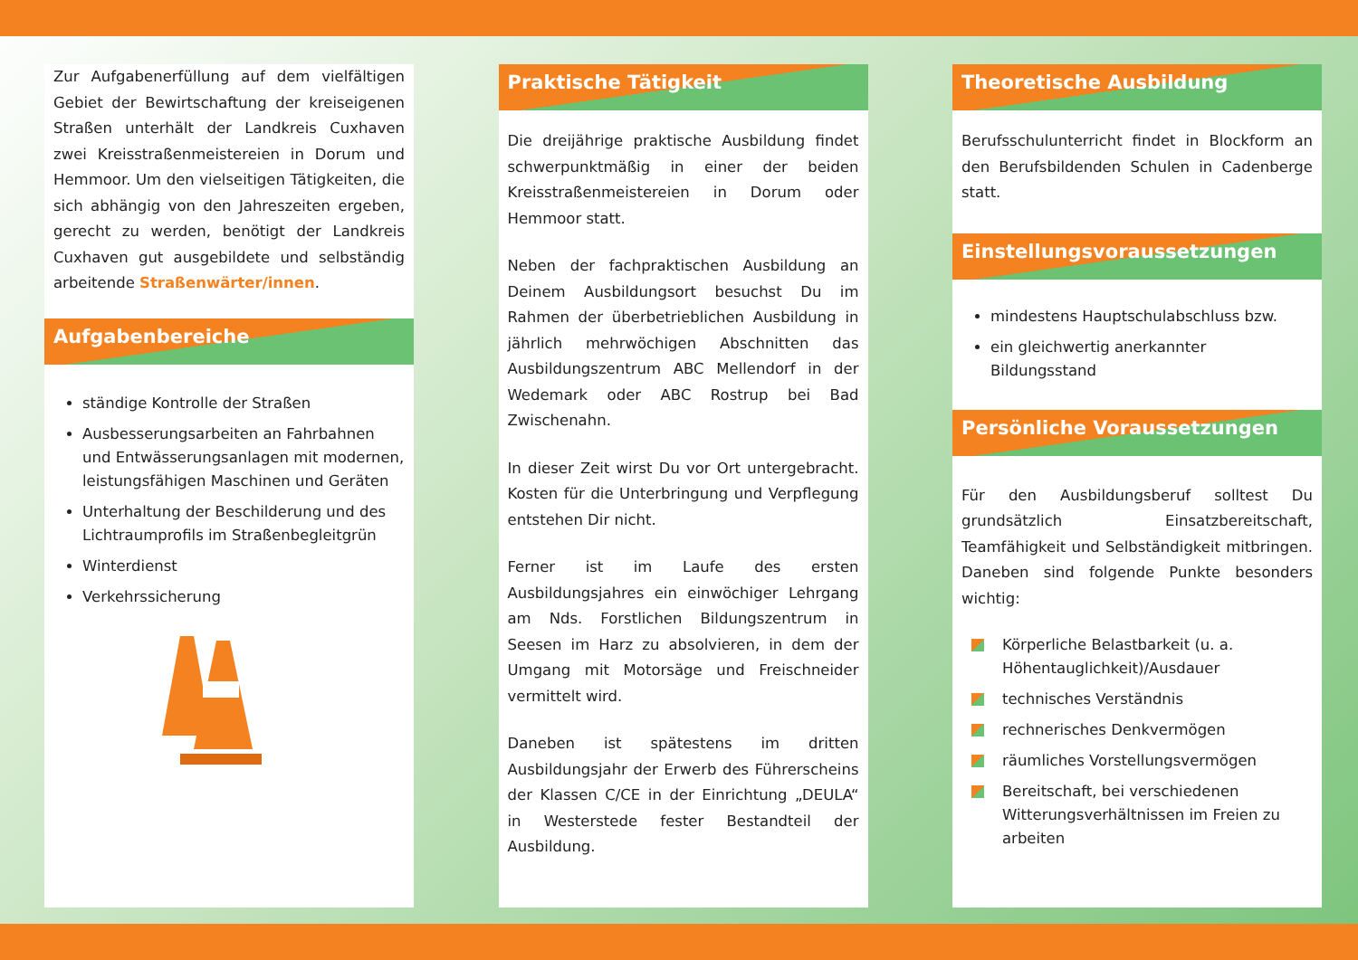Zur Aufgabenerfüllung auf dem vielfältigen Gebiet der Bewirtschaftung der kreiseigenen Straßen unterhält der Landkreis Cuxhaven zwei Kreisstraßenmeistereien in Dorum und Hemmoor. Um den vielseitigen Tätigkeiten, die sich abhängig von den Jahreszeiten ergeben, gerecht zu werden, benötigt der Landkreis Cuxhaven gut ausgebildete und selbständig arbeitende Straßenwärter/innen.
Aufgabenbereiche
ständige Kontrolle der Straßen
Ausbesserungsarbeiten an Fahrbahnen und Entwässerungsanlagen mit modernen, leistungsfähigen Maschinen und Geräten
Unterhaltung der Beschilderung und des Lichtraumprofils im Straßenbegleitgrün
Winterdienst
Verkehrssicherung
Praktische Tätigkeit
Die dreijährige praktische Ausbildung findet schwerpunktmäßig in einer der beiden Kreisstraßenmeistereien in Dorum oder Hemmoor statt.
Neben der fachpraktischen Ausbildung an Deinem Ausbildungsort besuchst Du im Rahmen der überbetrieblichen Ausbildung in jährlich mehrwöchigen Abschnitten das Ausbildungszentrum ABC Mellendorf in der Wedemark oder ABC Rostrup bei Bad Zwischenahn.
In dieser Zeit wirst Du vor Ort untergebracht. Kosten für die Unterbringung und Verpflegung entstehen Dir nicht.
Ferner ist im Laufe des ersten Ausbildungsjahres ein einwöchiger Lehrgang am Nds. Forstlichen Bildungszentrum in Seesen im Harz zu absolvieren, in dem der Umgang mit Motorsäge und Freischneider vermittelt wird.
Daneben ist spätestens im dritten Ausbildungsjahr der Erwerb des Führerscheins der Klassen C/CE in der Einrichtung „DEULA“ in Westerstede fester Bestandteil der Ausbildung.
Theoretische Ausbildung
Berufsschulunterricht findet in Blockform an den Berufsbildenden Schulen in Cadenberge statt.
Einstellungsvoraussetzungen
mindestens Hauptschulabschluss bzw.
ein gleichwertig anerkannter Bildungsstand
Persönliche Voraussetzungen
Für den Ausbildungsberuf solltest Du grundsätzlich Einsatzbereitschaft, Teamfähigkeit und Selbständigkeit mitbringen. Daneben sind folgende Punkte besonders wichtig:
Körperliche Belastbarkeit (u. a. Höhentauglichkeit)/Ausdauer
technisches Verständnis
rechnerisches Denkvermögen
räumliches Vorstellungsvermögen
Bereitschaft, bei verschiedenen Witterungsverhältnissen im Freien zu arbeiten